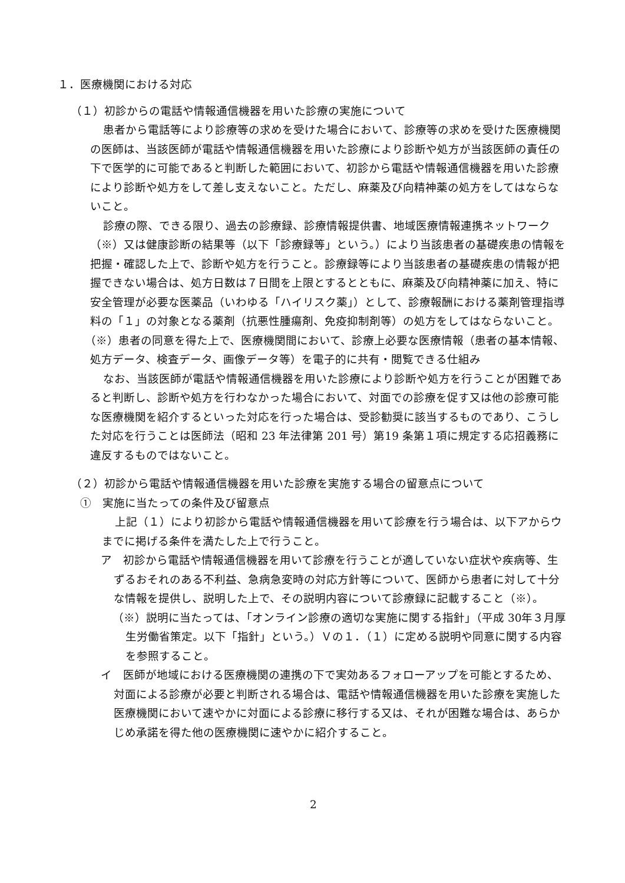１．医療機関における対応
（１）初診からの電話や情報通信機器を用いた診療の実施について
患者から電話等により診療等の求めを受けた場合において、診療等の求めを受けた医療機関の医師は、当該医師が電話や情報通信機器を用いた診療により診断や処方が当該医師の責任の下で医学的に可能であると判断した範囲において、初診から電話や情報通信機器を用いた診療により診断や処方をして差し支えないこと。ただし、麻薬及び向精神薬の処方をしてはならないこと。
診療の際、できる限り、過去の診療録、診療情報提供書、地域医療情報連携ネットワーク（※）又は健康診断の結果等（以下「診療録等」という。）により当該患者の基礎疾患の情報を把握・確認した上で、診断や処方を行うこと。診療録等により当該患者の基礎疾患の情報が把握できない場合は、処方日数は７日間を上限とするとともに、麻薬及び向精神薬に加え、特に安全管理が必要な医薬品（いわゆる「ハイリスク薬」）として、診療報酬における薬剤管理指導料の「１」の対象となる薬剤（抗悪性腫瘍剤、免疫抑制剤等）の処方をしてはならないこと。
（※）患者の同意を得た上で、医療機関間において、診療上必要な医療情報（患者の基本情報、処方データ、検査データ、画像データ等）を電子的に共有・閲覧できる仕組み
なお、当該医師が電話や情報通信機器を用いた診療により診断や処方を行うことが困難であると判断し、診断や処方を行わなかった場合において、対面での診療を促す又は他の診療可能な医療機関を紹介するといった対応を行った場合は、受診勧奨に該当するものであり、こうした対応を行うことは医師法（昭和 23 年法律第 201 号）第19 条第１項に規定する応招義務に違反するものではないこと。
（２）初診から電話や情報通信機器を用いた診療を実施する場合の留意点について
①　実施に当たっての条件及び留意点
上記（１）により初診から電話や情報通信機器を用いて診療を行う場合は、以下アからウまでに掲げる条件を満たした上で行うこと。
ア　初診から電話や情報通信機器を用いて診療を行うことが適していない症状や疾病等、生ずるおそれのある不利益、急病急変時の対応方針等について、医師から患者に対して十分な情報を提供し、説明した上で、その説明内容について診療録に記載すること（※）。
（※）説明に当たっては、「オンライン診療の適切な実施に関する指針」（平成 30年３月厚生労働省策定。以下「指針」という。）Ｖの１．（１）に定める説明や同意に関する内容を参照すること。
イ　医師が地域における医療機関の連携の下で実効あるフォローアップを可能とするため、対面による診療が必要と判断される場合は、電話や情報通信機器を用いた診療を実施した医療機関において速やかに対面による診療に移行する又は、それが困難な場合は、あらかじめ承諾を得た他の医療機関に速やかに紹介すること。
2